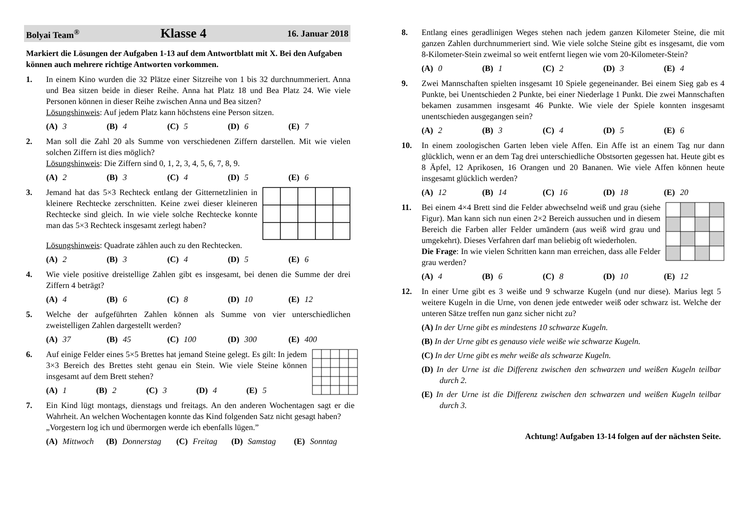Bolyai Team<sup>®</sup> Klasse 4 16. Januar 2018
Markiert die Lösungen der Aufgaben 1-13 auf dem Antwortblatt mit X. Bei den Aufgaben können auch mehrere richtige Antworten vorkommen.
1. In einem Kino wurden die 32 Plätze einer Sitzreihe von 1 bis 32 durchnummeriert. Anna und Bea sitzen beide in dieser Reihe. Anna hat Platz 18 und Bea Platz 24. Wie viele Personen können in dieser Reihe zwischen Anna und Bea sitzen?
Lösungshinweis: Auf jedem Platz kann höchstens eine Person sitzen.
(A) 3 (B) 4 (C) 5 (D) 6 (E) 7
2. Man soll die Zahl 20 als Summe von verschiedenen Ziffern darstellen. Mit wie vielen solchen Ziffern ist dies möglich?
Lösungshinweis: Die Ziffern sind 0, 1, 2, 3, 4, 5, 6, 7, 8, 9.
(A) 2 (B) 3 (C) 4 (D) 5 (E) 6
3. Jemand hat das 5×3 Rechteck entlang der Gitternetzlinien in kleinere Rechtecke zerschnitten. Keine zwei dieser kleineren Rechtecke sind gleich. In wie viele solche Rechtecke konnte man das 5×3 Rechteck insgesamt zerlegt haben?
Lösungshinweis: Quadrate zählen auch zu den Rechtecken.
(A) 2 (B) 3 (C) 4 (D) 5 (E) 6
4. Wie viele positive dreistellige Zahlen gibt es insgesamt, bei denen die Summe der drei Ziffern 4 beträgt?
(A) 4 (B) 6 (C) 8 (D) 10 (E) 12
5. Welche der aufgeführten Zahlen können als Summe von vier unterschiedlichen zweistelligen Zahlen dargestellt werden?
(A) 37 (B) 45 (C) 100 (D) 300 (E) 400
6. Auf einige Felder eines 5×5 Brettes hat jemand Steine gelegt. Es gilt: In jedem 3×3 Bereich des Brettes steht genau ein Stein. Wie viele Steine können insgesamt auf dem Brett stehen?
(A) 1 (B) 2 (C) 3 (D) 4 (E) 5
7. Ein Kind lügt montags, dienstags und freitags. An den anderen Wochentagen sagt er die Wahrheit. An welchen Wochentagen konnte das Kind folgenden Satz nicht gesagt haben?
„Vorgestern log ich und übermorgen werde ich ebenfalls lügen.”
(A) Mittwoch (B) Donnerstag (C) Freitag (D) Samstag (E) Sonntag
8. Entlang eines geradlinigen Weges stehen nach jedem ganzen Kilometer Steine, die mit ganzen Zahlen durchnummeriert sind. Wie viele solche Steine gibt es insgesamt, die vom 8-Kilometer-Stein zweimal so weit entfernt liegen wie vom 20-Kilometer-Stein?
(A) 0 (B) 1 (C) 2 (D) 3 (E) 4
9. Zwei Mannschaften spielten insgesamt 10 Spiele gegeneinander. Bei einem Sieg gab es 4 Punkte, bei Unentschieden 2 Punkte, bei einer Niederlage 1 Punkt. Die zwei Mannschaften bekamen zusammen insgesamt 46 Punkte. Wie viele der Spiele konnten insgesamt unentschieden ausgegangen sein?
(A) 2 (B) 3 (C) 4 (D) 5 (E) 6
10. In einem zoologischen Garten leben viele Affen. Ein Affe ist an einem Tag nur dann glücklich, wenn er an dem Tag drei unterschiedliche Obstsorten gegessen hat. Heute gibt es 8 Äpfel, 12 Aprikosen, 16 Orangen und 20 Bananen. Wie viele Affen können heute insgesamt glücklich werden?
(A) 12 (B) 14 (C) 16 (D) 18 (E) 20
11. Bei einem 4×4 Brett sind die Felder abwechselnd weiß und grau (siehe Figur). Man kann sich nun einen 2×2 Bereich aussuchen und in diesem Bereich die Farben aller Felder umändern (aus weiß wird grau und umgekehrt). Dieses Verfahren darf man beliebig oft wiederholen.
Die Frage: In wie vielen Schritten kann man erreichen, dass alle Felder grau werden?
(A) 4 (B) 6 (C) 8 (D) 10 (E) 12
12. In einer Urne gibt es 3 weiße und 9 schwarze Kugeln (und nur diese). Marius legt 5 weitere Kugeln in die Urne, von denen jede entweder weiß oder schwarz ist. Welche der unteren Sätze treffen nun ganz sicher nicht zu?
(A) In der Urne gibt es mindestens 10 schwarze Kugeln.
(B) In der Urne gibt es genauso viele weiße wie schwarze Kugeln.
(C) In der Urne gibt es mehr weiße als schwarze Kugeln.
(D) In der Urne ist die Differenz zwischen den schwarzen und weißen Kugeln teilbar durch 2.
(E) In der Urne ist die Differenz zwischen den schwarzen und weißen Kugeln teilbar durch 3.
Achtung! Aufgaben 13-14 folgen auf der nächsten Seite.